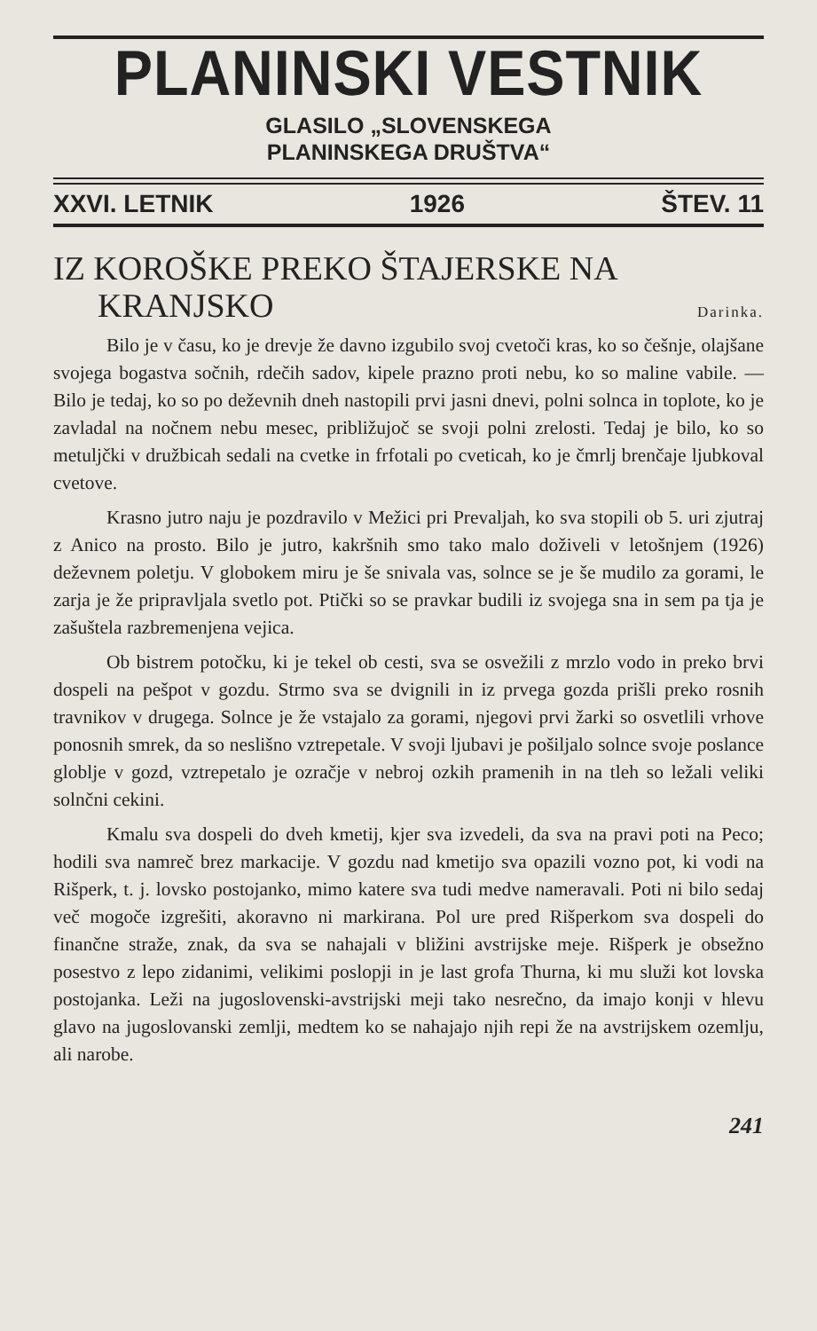PLANINSKI VESTNIK
GLASILO „SLOVENSKEGA
PLANINSKEGA DRUŠTVA“
XXVI. LETNIK 1926 ŠTEV. 11
IZ KOROŠKE PREKO ŠTAJERSKE NA
KRANJSKO Darinka.
Bilo je v času, ko je drevje že davno izgubilo svoj cvetoči kras, ko so češnje, olajšane svojega bogastva sočnih, rdečih sadov, kipele prazno proti nebu, ko so maline vabile. — Bilo je tedaj, ko so po deževnih dneh nastopili prvi jasni dnevi, polni solnca in toplote, ko je zavladal na nočnem nebu mesec, približujoč se svoji polni zrelosti. Tedaj je bilo, ko so metuljčki v družbicah sedali na cvetke in frfotali po cveticah, ko je čmrlj brenčaje ljubkoval cvetove.
Krasno jutro naju je pozdravilo v Mežici pri Prevaljah, ko sva stopili ob 5. uri zjutraj z Anico na prosto. Bilo je jutro, kakršnih smo tako malo doživeli v letošnjem (1926) deževnem poletju. V globokem miru je še snivala vas, solnce se je še mudilo za gorami, le zarja je že pripravljala svetlo pot. Ptički so se pravkar budili iz svojega sna in sem pa tja je zašuštela razbremenjena vejica.
Ob bistrem potočku, ki je tekel ob cesti, sva se osvežili z mrzlo vodo in preko brvi dospeli na pešpot v gozdu. Strmo sva se dvignili in iz prvega gozda prišli preko rosnih travnikov v drugega. Solnce je že vstajalo za gorami, njegovi prvi žarki so osvetlili vrhove ponosnih smrek, da so neslišno vztrepetale. V svoji ljubavi je pošiljalo solnce svoje poslance globlje v gozd, vztrepetalo je ozračje v nebroj ozkih pramenih in na tleh so ležali veliki solnčni cekini.
Kmalu sva dospeli do dveh kmetij, kjer sva izvedeli, da sva na pravi poti na Peco; hodili sva namreč brez markacije. V gozdu nad kmetijo sva opazili vozno pot, ki vodi na Rišperk, t. j. lovsko postojanko, mimo katere sva tudi medve nameravali. Poti ni bilo sedaj več mogoče izgrešiti, akoravno ni markirana. Pol ure pred Rišperkom sva dospeli do finančne straže, znak, da sva se nahajali v bližini avstrijske meje. Rišperk je obsežno posestvo z lepo zidanimi, velikimi poslopji in je last grofa Thurna, ki mu služi kot lovska postojanka. Leži na jugoslovenski-avstrijski meji tako nesrečno, da imajo konji v hlevu glavo na jugoslovanski zemlji, medtem ko se nahajajo njih repi že na avstrijskem ozemlju, ali narobe.
241